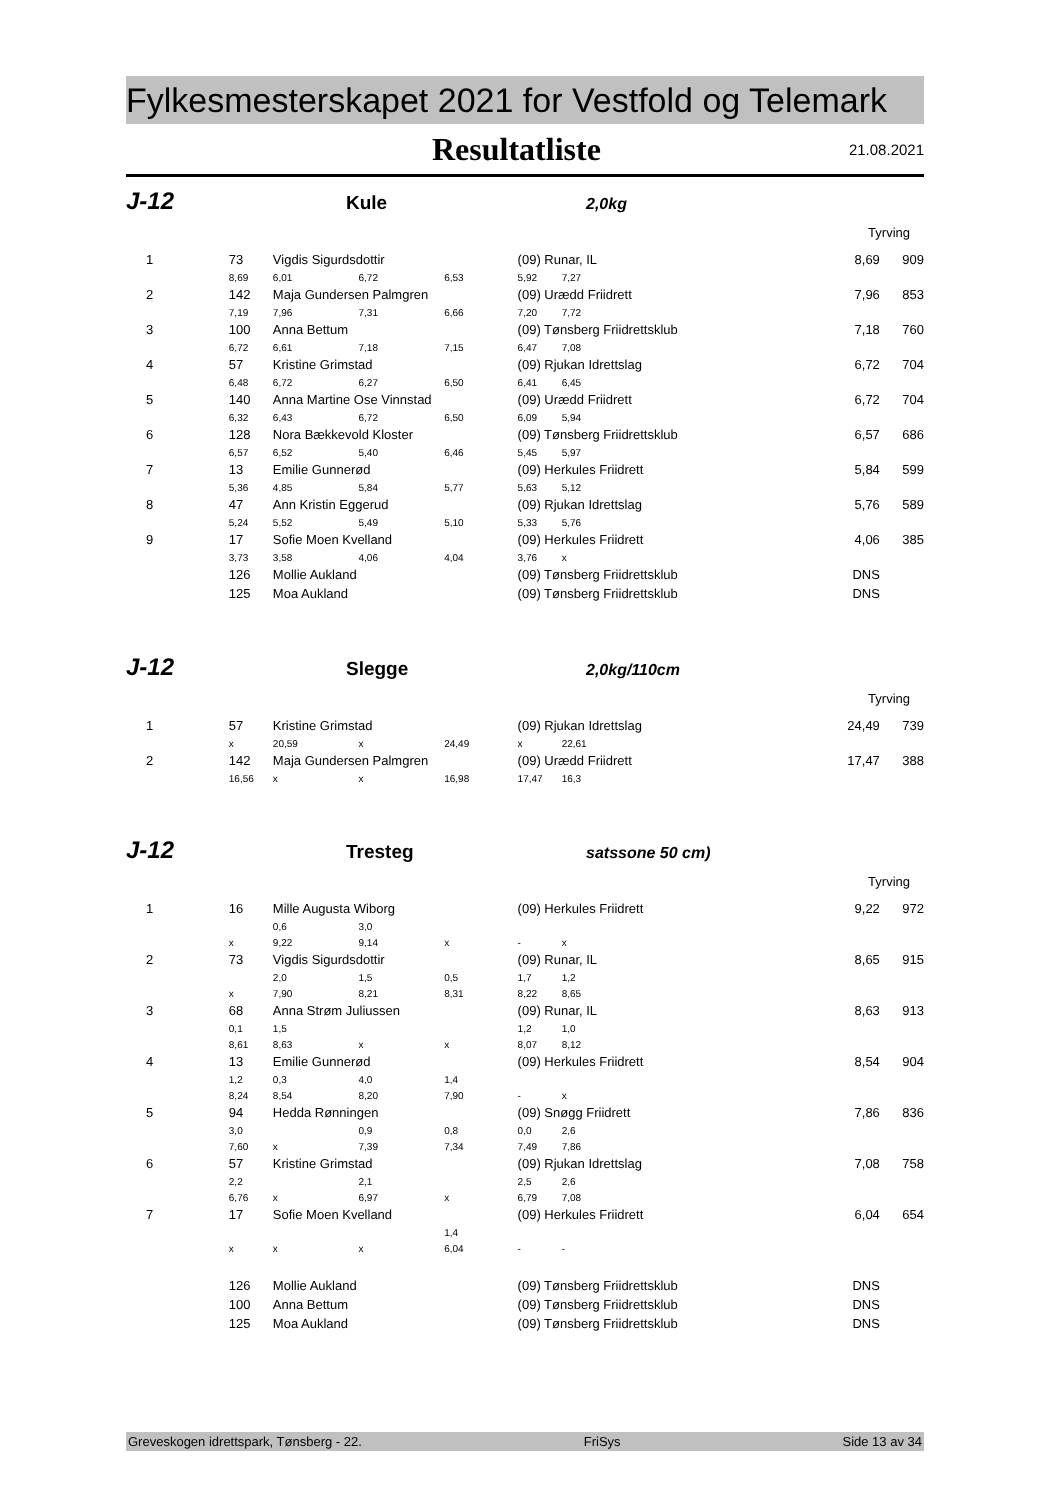Fylkesmesterskapet 2021 for Vestfold og Telemark
Resultatliste 21.08.2021
J-12
Kule
2,0kg
Tyrving
| 1 | 73 | Vigdis Sigurdsdottir | | | (09) Runar, IL | | 8,69 | 909 |
| | 8,69 | 6,01 | 6,72 | 6,53 | 5,92 | 7,27 | | |
| 2 | 142 | Maja Gundersen Palmgren | | | (09) Urædd Friidrett | | 7,96 | 853 |
| | 7,19 | 7,96 | 7,31 | 6,66 | 7,20 | 7,72 | | |
| 3 | 100 | Anna Bettum | | | (09) Tønsberg Friidrettsklub | | 7,18 | 760 |
| | 6,72 | 6,61 | 7,18 | 7,15 | 6,47 | 7,08 | | |
| 4 | 57 | Kristine Grimstad | | | (09) Rjukan Idrettslag | | 6,72 | 704 |
| | 6,48 | 6,72 | 6,27 | 6,50 | 6,41 | 6,45 | | |
| 5 | 140 | Anna Martine Ose Vinnstad | | | (09) Urædd Friidrett | | 6,72 | 704 |
| | 6,32 | 6,43 | 6,72 | 6,50 | 6,09 | 5,94 | | |
| 6 | 128 | Nora Bækkevold Kloster | | | (09) Tønsberg Friidrettsklub | | 6,57 | 686 |
| | 6,57 | 6,52 | 5,40 | 6,46 | 5,45 | 5,97 | | |
| 7 | 13 | Emilie Gunnerød | | | (09) Herkules Friidrett | | 5,84 | 599 |
| | 5,36 | 4,85 | 5,84 | 5,77 | 5,63 | 5,12 | | |
| 8 | 47 | Ann Kristin Eggerud | | | (09) Rjukan Idrettslag | | 5,76 | 589 |
| | 5,24 | 5,52 | 5,49 | 5,10 | 5,33 | 5,76 | | |
| 9 | 17 | Sofie Moen Kvelland | | | (09) Herkules Friidrett | | 4,06 | 385 |
| | 3,73 | 3,58 | 4,06 | 4,04 | 3,76 | x | | |
| | 126 | Mollie Aukland | | | (09) Tønsberg Friidrettsklub | | DNS | |
| | 125 | Moa Aukland | | | (09) Tønsberg Friidrettsklub | | DNS | |
J-12
Slegge
2,0kg/110cm
Tyrving
| 1 | 57 | Kristine Grimstad | | | (09) Rjukan Idrettslag | | 24,49 | 739 |
| | x | 20,59 | x | 24,49 | x | 22,61 | | |
| 2 | 142 | Maja Gundersen Palmgren | | | (09) Urædd Friidrett | | 17,47 | 388 |
| | 16,56 | x | x | 16,98 | 17,47 | 16,3 | | |
J-12
Tresteg
satssone 50 cm)
Tyrving
| 1 | 16 | Mille Augusta Wiborg | | | (09) Herkules Friidrett | | 9,22 | 972 |
| | | 0,6 | 3,0 | | | | | |
| | x | 9,22 | 9,14 | x | - | x | | |
| 2 | 73 | Vigdis Sigurdsdottir | | | (09) Runar, IL | | 8,65 | 915 |
| | | 2,0 | 1,5 | 0,5 | 1,7 | 1,2 | | |
| | x | 7,90 | 8,21 | 8,31 | 8,22 | 8,65 | | |
| 3 | 68 | Anna Strøm Juliussen | | | (09) Runar, IL | | 8,63 | 913 |
| | 0,1 | 1,5 | | | 1,2 | 1,0 | | |
| | 8,61 | 8,63 | x | x | 8,07 | 8,12 | | |
| 4 | 13 | Emilie Gunnerød | | | (09) Herkules Friidrett | | 8,54 | 904 |
| | 1,2 | 0,3 | 4,0 | 1,4 | | | | |
| | 8,24 | 8,54 | 8,20 | 7,90 | - | x | | |
| 5 | 94 | Hedda Rønningen | | | (09) Snøgg Friidrett | | 7,86 | 836 |
| | 3,0 | | 0,9 | 0,8 | 0,0 | 2,6 | | |
| | 7,60 | x | 7,39 | 7,34 | 7,49 | 7,86 | | |
| 6 | 57 | Kristine Grimstad | | | (09) Rjukan Idrettslag | | 7,08 | 758 |
| | 2,2 | | 2,1 | | 2,5 | 2,6 | | |
| | 6,76 | x | 6,97 | x | 6,79 | 7,08 | | |
| 7 | 17 | Sofie Moen Kvelland | | | (09) Herkules Friidrett | | 6,04 | 654 |
| | | | | 1,4 | | | | |
| | x | x | x | 6,04 | - | - | | |
| | 126 | Mollie Aukland | | | (09) Tønsberg Friidrettsklub | | DNS | |
| | 100 | Anna Bettum | | | (09) Tønsberg Friidrettsklub | | DNS | |
| | 125 | Moa Aukland | | | (09) Tønsberg Friidrettsklub | | DNS | |
Greveskogen idrettspark, Tønsberg - 22. FriSys Side 13 av 34